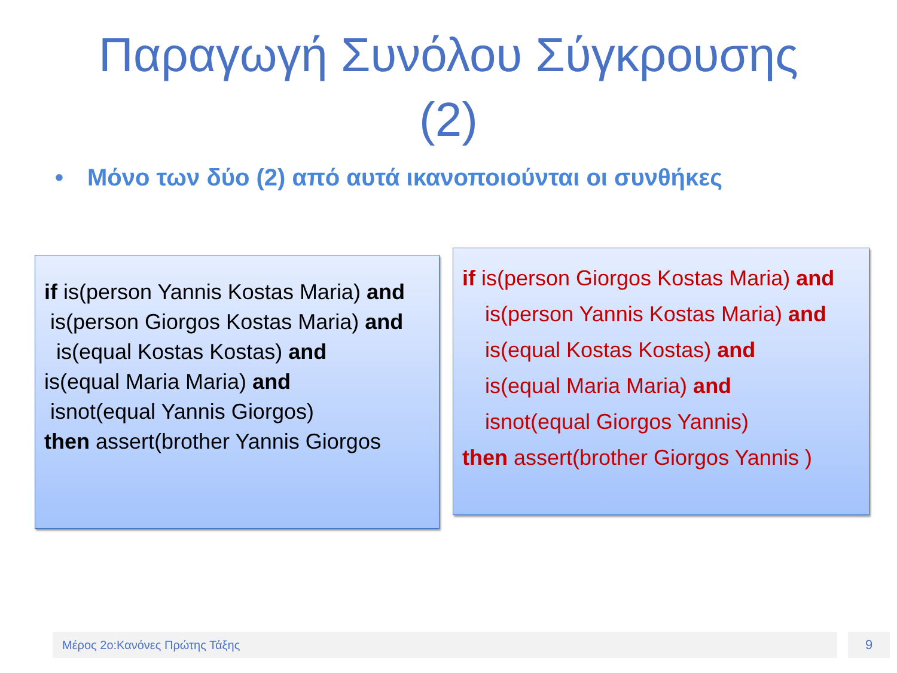Παραγωγή Συνόλου Σύγκρουσης
(2)
• Μόνο των δύο (2) από αυτά ικανοποιούνται οι συνθήκες
if is(person Yannis Kostas Maria) and
is(person Giorgos Kostas Maria) and
is(equal Kostas Kostas) and
is(equal Maria Maria) and
isnot(equal Yannis Giorgos)
then assert(brother Yannis Giorgos
if is(person Giorgos Kostas Maria) and
is(person Yannis Kostas Maria) and
is(equal Kostas Kostas) and
is(equal Maria Maria) and
isnot(equal Giorgos Yannis)
then assert(brother Giorgos Yannis )
Μέρος 2ο:Κανόνες Πρώτης Τάξης 9